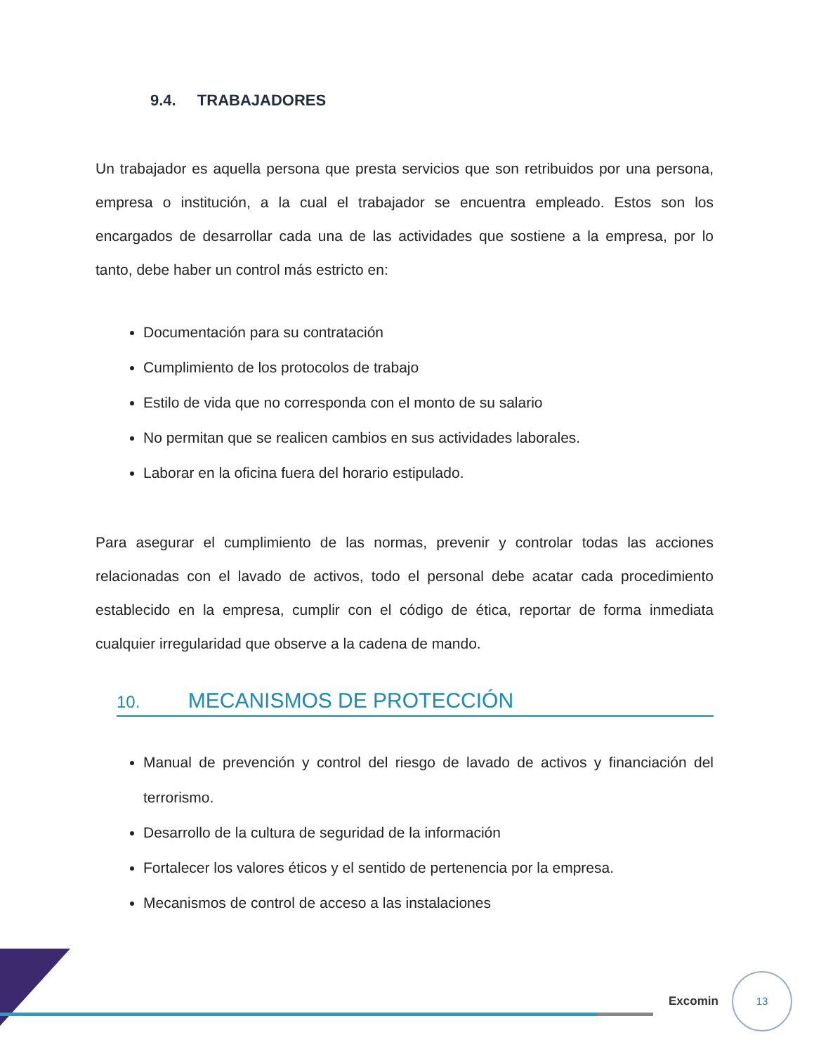9.4. TRABAJADORES
Un trabajador es aquella persona que presta servicios que son retribuidos por una persona, empresa o institución, a la cual el trabajador se encuentra empleado. Estos son los encargados de desarrollar cada una de las actividades que sostiene a la empresa, por lo tanto, debe haber un control más estricto en:
Documentación para su contratación
Cumplimiento de los protocolos de trabajo
Estilo de vida que no corresponda con el monto de su salario
No permitan que se realicen cambios en sus actividades laborales.
Laborar en la oficina fuera del horario estipulado.
Para asegurar el cumplimiento de las normas, prevenir y controlar todas las acciones relacionadas con el lavado de activos, todo el personal debe acatar cada procedimiento establecido en la empresa, cumplir con el código de ética, reportar de forma inmediata cualquier irregularidad que observe a la cadena de mando.
10. MECANISMOS DE PROTECCIÓN
Manual de prevención y control del riesgo de lavado de activos y financiación del terrorismo.
Desarrollo de la cultura de seguridad de la información
Fortalecer los valores éticos y el sentido de pertenencia por la empresa.
Mecanismos de control de acceso a las instalaciones
Excomin
13